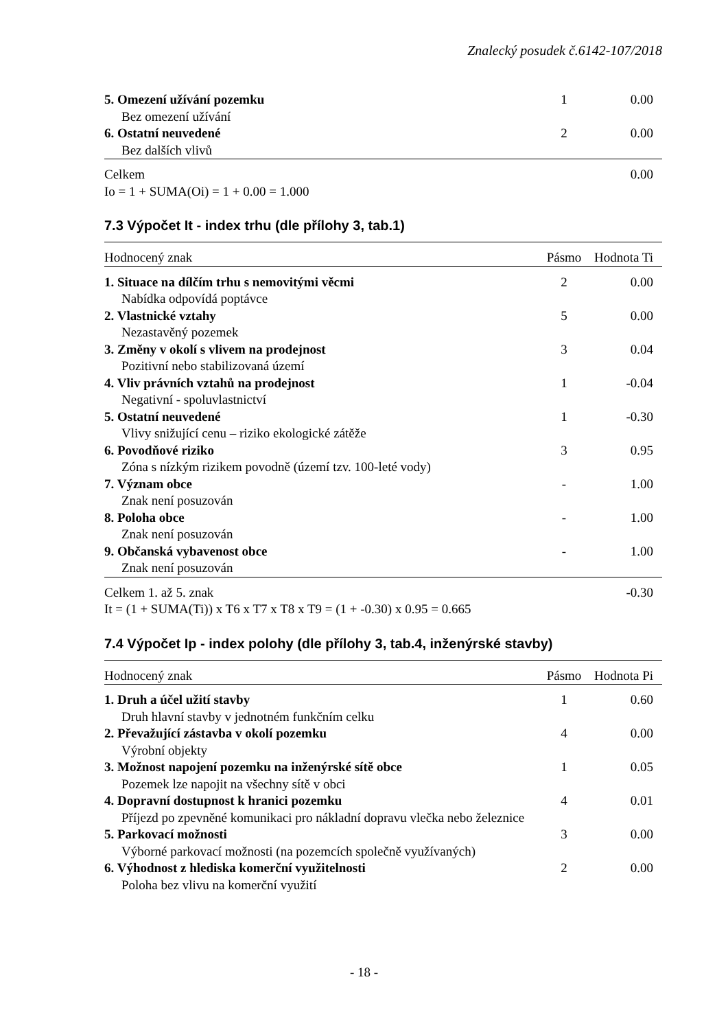Znalecký posudek č.6142-107/2018
| 5. Omezení užívání pozemku | 1 | 0.00 |
| Bez omezení užívání | | |
| 6. Ostatní neuvedené | 2 | 0.00 |
| Bez dalších vlivů | | |
| Celkem | | 0.00 |
| Io = 1 + SUMA(Oi) = 1 + 0.00 = 1.000 | | |
7.3 Výpočet It - index trhu (dle přílohy 3, tab.1)
| Hodnocený znak | Pásmo | Hodnota Ti |
| --- | --- | --- |
| 1. Situace na dílčím trhu s nemovitými věcmi | 2 | 0.00 |
| Nabídka odpovídá poptávce | | |
| 2. Vlastnické vztahy | 5 | 0.00 |
| Nezastavěný pozemek | | |
| 3. Změny v okolí s vlivem na prodejnost | 3 | 0.04 |
| Pozitivní nebo stabilizovaná území | | |
| 4. Vliv právních vztahů na prodejnost | 1 | -0.04 |
| Negativní - spoluvlastnictví | | |
| 5. Ostatní neuvedené | 1 | -0.30 |
| Vlivy snižující cenu – riziko ekologické zátěže | | |
| 6. Povodňové riziko | 3 | 0.95 |
| Zóna s nízkým rizikem povodně (území tzv. 100-leté vody) | | |
| 7. Význam obce | - | 1.00 |
| Znak není posuzován | | |
| 8. Poloha obce | - | 1.00 |
| Znak není posuzován | | |
| 9. Občanská vybavenost obce | - | 1.00 |
| Znak není posuzován | | |
| Celkem 1. až 5. znak | | -0.30 |
| It = (1 + SUMA(Ti)) x T6 x T7 x T8 x T9 = (1 + -0.30) x 0.95 = 0.665 | | |
7.4 Výpočet Ip - index polohy (dle přílohy 3, tab.4, inženýrské stavby)
| Hodnocený znak | Pásmo | Hodnota Pi |
| --- | --- | --- |
| 1. Druh a účel užití stavby | 1 | 0.60 |
| Druh hlavní stavby v jednotném funkčním celku | | |
| 2. Převažující zástavba v okolí pozemku | 4 | 0.00 |
| Výrobní objekty | | |
| 3. Možnost napojení pozemku na inženýrské sítě obce | 1 | 0.05 |
| Pozemek lze napojit na všechny sítě v obci | | |
| 4. Dopravní dostupnost k hranici pozemku | 4 | 0.01 |
| Příjezd po zpevněné komunikaci pro nákladní dopravu vlečka nebo železnice | | |
| 5. Parkovací možnosti | 3 | 0.00 |
| Výborné parkovací možnosti (na pozemcích společně využívaných) | | |
| 6. Výhodnost z hlediska komerční využitelnosti | 2 | 0.00 |
| Poloha bez vlivu na komerční využití | | |
- 18 -